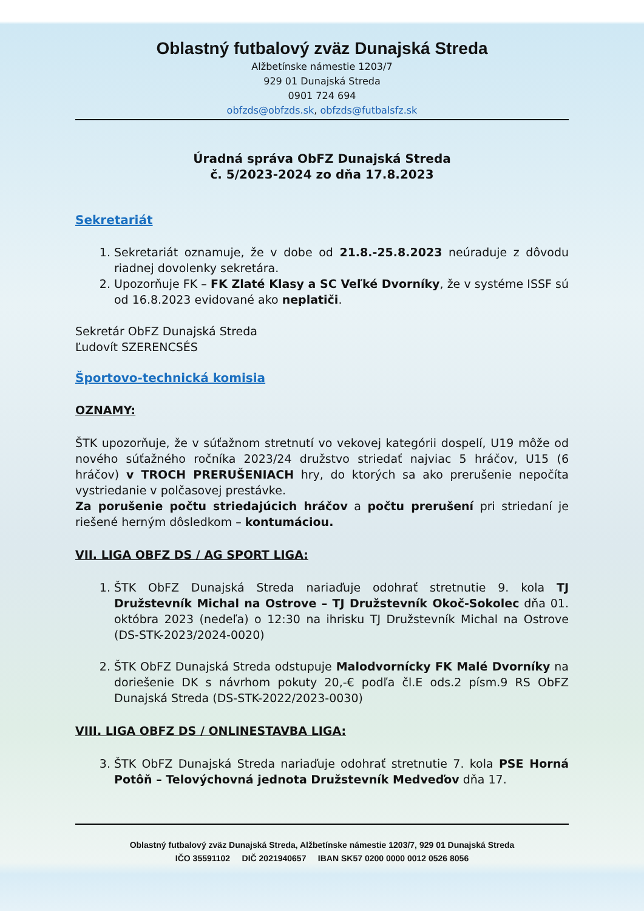Oblastný futbalový zväz Dunajská Streda
Alžbetínske námestie 1203/7
929 01 Dunajská Streda
0901 724 694
obfzds@obfzds.sk, obfzds@futbalsfz.sk
Úradná správa ObFZ Dunajská Streda
č. 5/2023-2024 zo dňa 17.8.2023
Sekretariát
1. Sekretariát oznamuje, že v dobe od 21.8.-25.8.2023 neúraduje z dôvodu riadnej dovolenky sekretára.
2. Upozorňuje FK – FK Zlaté Klasy a SC Veľké Dvorníky, že v systéme ISSF sú od 16.8.2023 evidované ako neplatiči.
Sekretár ObFZ Dunajská Streda
Ľudovít SZERENCSÉS
Športovo-technická komisia
OZNAMY:
ŠTK upozorňuje, že v súťažnom stretnutí vo vekovej kategórii dospelí, U19 môže od nového súťažného ročníka 2023/24 družstvo striedať najviac 5 hráčov, U15 (6 hráčov) v TROCH PRERUŠENIACH hry, do ktorých sa ako prerušenie nepočíta vystriedanie v polčasovej prestávke.
Za porušenie počtu striedajúcich hráčov a počtu prerušení pri striedaní je riešené herným dôsledkom – kontumáciou.
VII. LIGA OBFZ DS / AG SPORT LIGA:
1. ŠTK ObFZ Dunajská Streda nariaďuje odohrať stretnutie 9. kola TJ Družstevník Michal na Ostrove – TJ Družstevník Okoč-Sokolec dňa 01. októbra 2023 (nedeľa) o 12:30 na ihrisku TJ Družstevník Michal na Ostrove (DS-STK-2023/2024-0020)
2. ŠTK ObFZ Dunajská Streda odstupuje Malodvornícky FK Malé Dvorníky na doriešenie DK s návrhom pokuty 20,-€ podľa čl.E ods.2 písm.9 RS ObFZ Dunajská Streda (DS-STK-2022/2023-0030)
VIII. LIGA OBFZ DS / ONLINESTAVBA LIGA:
3. ŠTK ObFZ Dunajská Streda nariaďuje odohrať stretnutie 7. kola PSE Horná Potôň – Telovýchovná jednota Družstevník Medveďov dňa 17.
Oblastný futbalový zväz Dunajská Streda, Alžbetínske námestie 1203/7, 929 01 Dunajská Streda
IČO 35591102 DIČ 2021940657 IBAN SK57 0200 0000 0012 0526 8056